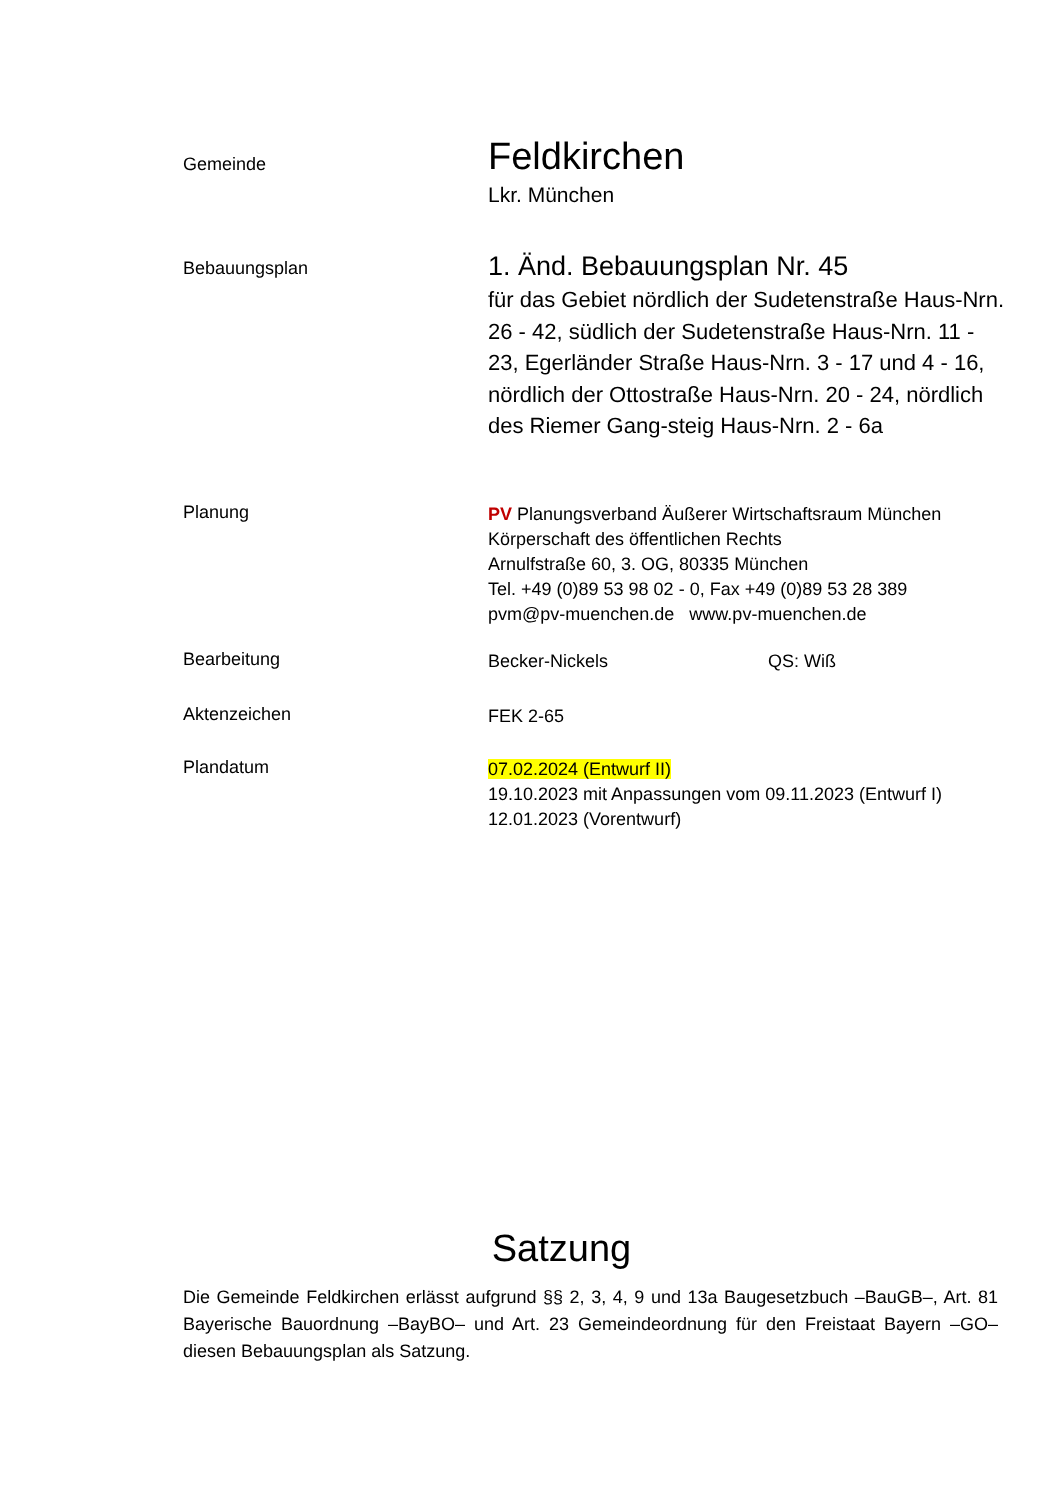Gemeinde
Feldkirchen
Lkr. München
Bebauungsplan
1. Änd. Bebauungsplan Nr. 45
für das Gebiet nördlich der Sudetenstraße Haus-Nrn. 26 - 42, südlich der Sudetenstraße Haus-Nrn. 11 - 23, Egerländer Straße Haus-Nrn. 3 - 17 und 4 - 16, nördlich der Ottostraße Haus-Nrn. 20 - 24, nördlich des Riemer Gang-steig Haus-Nrn. 2 - 6a
Planung
PV Planungsverband Äußerer Wirtschaftsraum München
Körperschaft des öffentlichen Rechts
Arnulfstraße 60, 3. OG, 80335 München
Tel. +49 (0)89 53 98 02 - 0, Fax +49 (0)89 53 28 389
pvm@pv-muenchen.de www.pv-muenchen.de
Bearbeitung
Becker-Nickels QS: Wiß
Aktenzeichen
FEK 2-65
Plandatum
07.02.2024 (Entwurf II)
19.10.2023 mit Anpassungen vom 09.11.2023 (Entwurf I)
12.01.2023 (Vorentwurf)
Satzung
Die Gemeinde Feldkirchen erlässt aufgrund §§ 2, 3, 4, 9 und 13a Baugesetzbuch –BauGB–, Art. 81 Bayerische Bauordnung –BayBO– und Art. 23 Gemeindeordnung für den Freistaat Bayern –GO– diesen Bebauungsplan als Satzung.